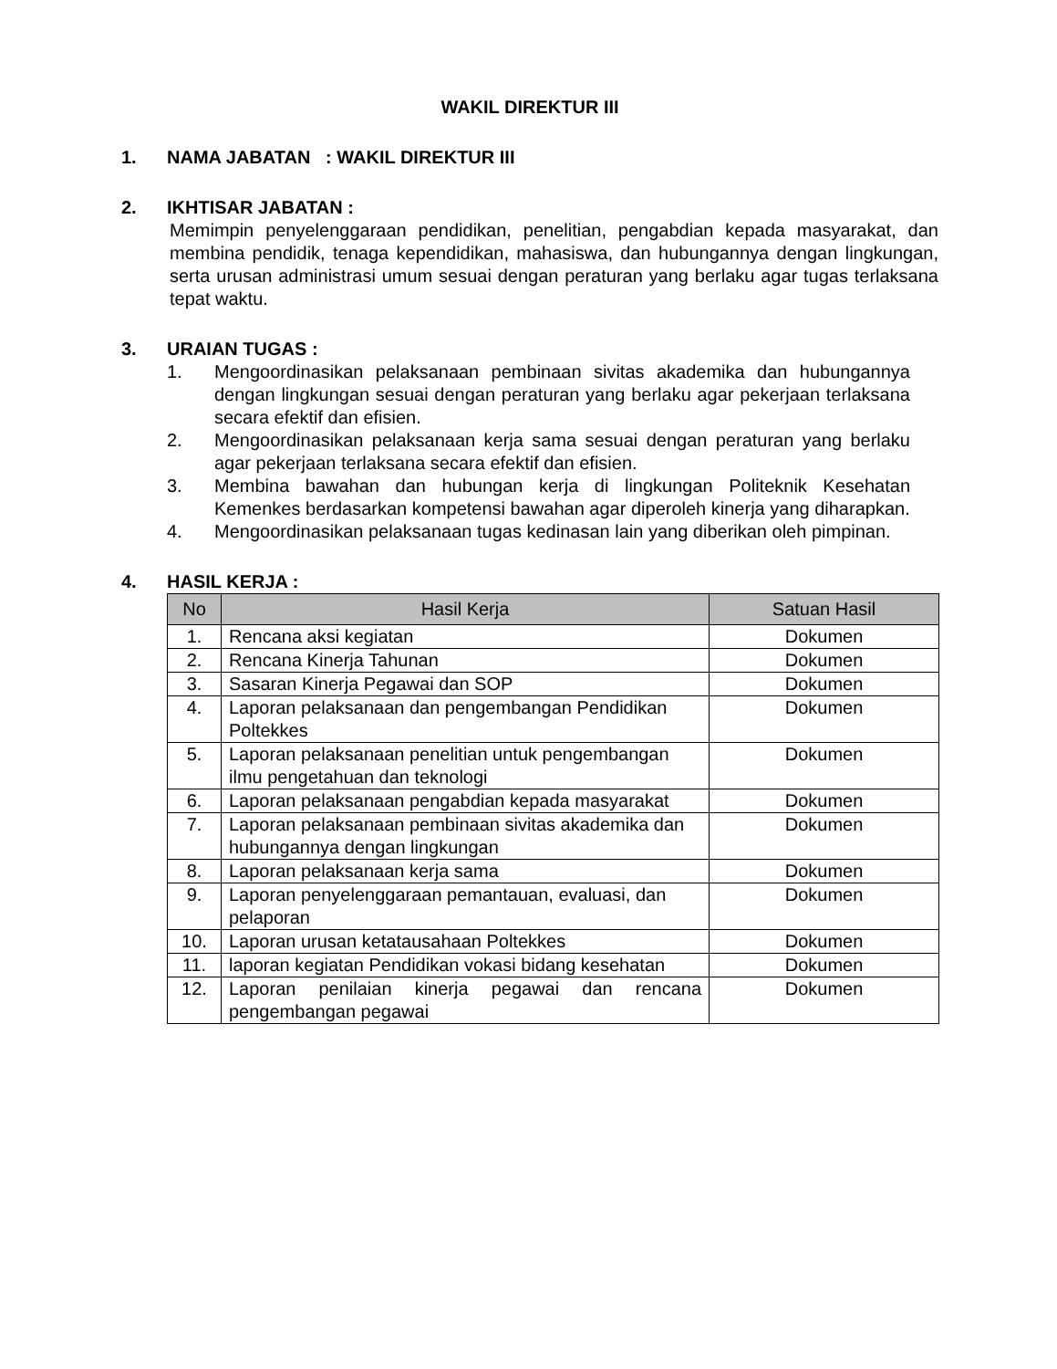WAKIL DIREKTUR III
1. NAMA JABATAN : WAKIL DIREKTUR III
2. IKHTISAR JABATAN :
Memimpin penyelenggaraan pendidikan, penelitian, pengabdian kepada masyarakat, dan membina pendidik, tenaga kependidikan, mahasiswa, dan hubungannya dengan lingkungan, serta urusan administrasi umum sesuai dengan peraturan yang berlaku agar tugas terlaksana tepat waktu.
3. URAIAN TUGAS :
1. Mengoordinasikan pelaksanaan pembinaan sivitas akademika dan hubungannya dengan lingkungan sesuai dengan peraturan yang berlaku agar pekerjaan terlaksana secara efektif dan efisien.
2. Mengoordinasikan pelaksanaan kerja sama sesuai dengan peraturan yang berlaku agar pekerjaan terlaksana secara efektif dan efisien.
3. Membina bawahan dan hubungan kerja di lingkungan Politeknik Kesehatan Kemenkes berdasarkan kompetensi bawahan agar diperoleh kinerja yang diharapkan.
4. Mengoordinasikan pelaksanaan tugas kedinasan lain yang diberikan oleh pimpinan.
4. HASIL KERJA :
| No | Hasil Kerja | Satuan Hasil |
| --- | --- | --- |
| 1. | Rencana aksi kegiatan | Dokumen |
| 2. | Rencana Kinerja Tahunan | Dokumen |
| 3. | Sasaran Kinerja Pegawai dan SOP | Dokumen |
| 4. | Laporan pelaksanaan dan pengembangan Pendidikan Poltekkes | Dokumen |
| 5. | Laporan pelaksanaan penelitian untuk pengembangan ilmu pengetahuan dan teknologi | Dokumen |
| 6. | Laporan pelaksanaan pengabdian kepada masyarakat | Dokumen |
| 7. | Laporan pelaksanaan pembinaan sivitas akademika dan hubungannya dengan lingkungan | Dokumen |
| 8. | Laporan pelaksanaan kerja sama | Dokumen |
| 9. | Laporan penyelenggaraan pemantauan, evaluasi, dan pelaporan | Dokumen |
| 10. | Laporan urusan ketatausahaan Poltekkes | Dokumen |
| 11. | laporan kegiatan Pendidikan vokasi bidang kesehatan | Dokumen |
| 12. | Laporan penilaian kinerja pegawai dan rencana pengembangan pegawai | Dokumen |